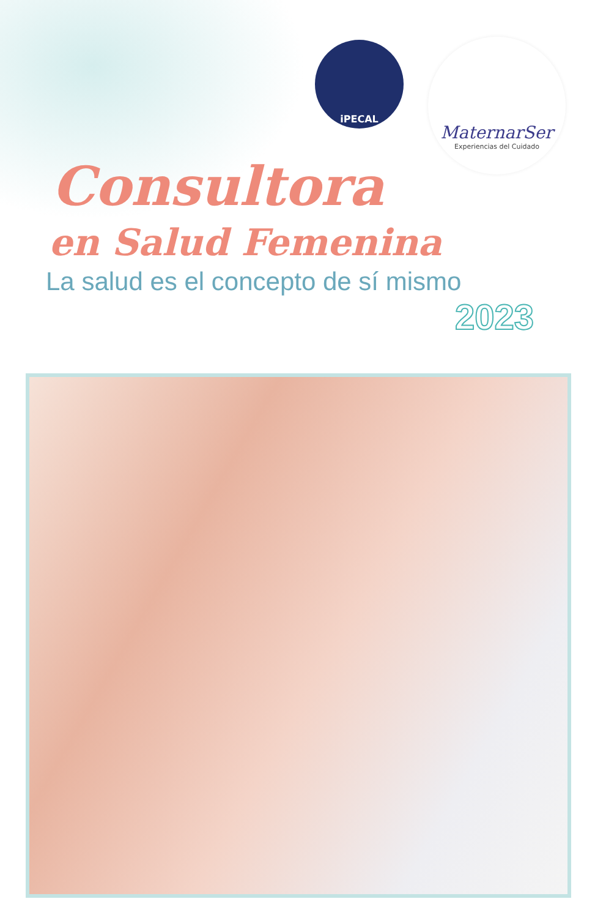iPECAL
MaternarSer
Experiencias del Cuidado
Consultora
en Salud Femenina
La salud es el concepto de sí mismo
2023